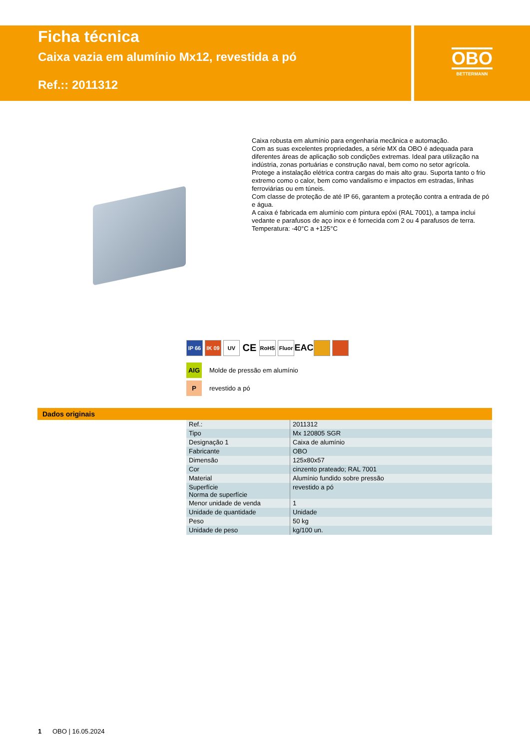Ficha técnica
Caixa vazia em alumínio Mx12, revestida a pó
Ref.:: 2011312
OBO
BETTERMANN
Caixa robusta em alumínio para engenharia mecânica e automação.
Com as suas excelentes propriedades, a série MX da OBO é adequada para diferentes áreas de aplicação sob condições extremas. Ideal para utilização na indústria, zonas portuárias e construção naval, bem como no setor agrícola.
Protege a instalação elétrica contra cargas do mais alto grau. Suporta tanto o frio extremo como o calor, bem como vandalismo e impactos em estradas, linhas ferroviárias ou em túneis.
Com classe de proteção de até IP 66, garantem a proteção contra a entrada de pó e água.
A caixa é fabricada em alumínio com pintura epóxi (RAL 7001), a tampa inclui vedante e parafusos de aço inox e é fornecida com 2 ou 4 parafusos de terra.
Temperatura: -40°C a +125°C
IP 66 IK 09 UV CE RoHS Fluor EAC
AIG Molde de pressão em alumínio
Prevestido a pó
Dados originais
| Ref.: | 2011312 |
| Tipo | Mx 120805 SGR |
| Designação 1 | Caixa de alumínio |
| Fabricante | OBO |
| Dimensão | 125x80x57 |
| Cor | cinzento prateado; RAL 7001 |
| Material | Alumínio fundido sobre pressão |
| Superfície Norma de superfície | revestido a pó |
| Menor unidade de venda | 1 |
| Unidade de quantidade | Unidade |
| Peso | 50 kg |
| Unidade de peso | kg/100 un. |
1 OBO | 16.05.2024